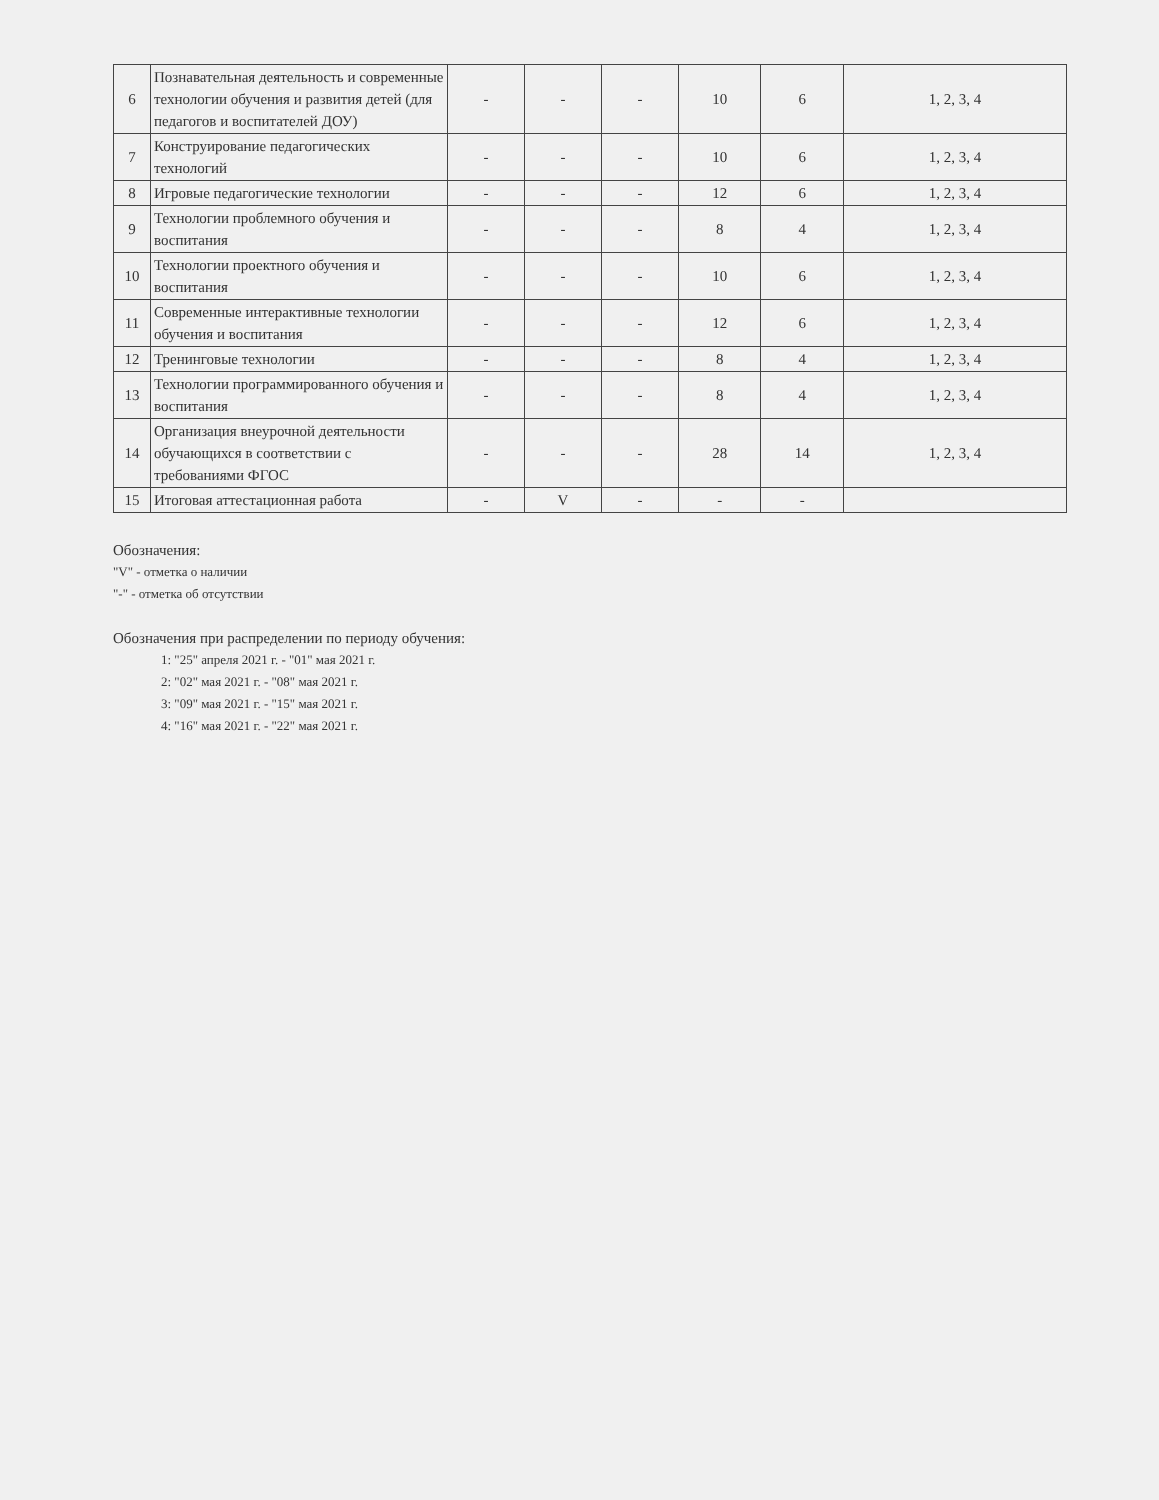| 6 | Познавательная деятельность и современные технологии обучения и развития детей (для педагогов и воспитателей ДОУ) | - | - | - | 10 | 6 | 1, 2, 3, 4 |
| 7 | Конструирование педагогических технологий | - | - | - | 10 | 6 | 1, 2, 3, 4 |
| 8 | Игровые педагогические технологии | - | - | - | 12 | 6 | 1, 2, 3, 4 |
| 9 | Технологии проблемного обучения и воспитания | - | - | - | 8 | 4 | 1, 2, 3, 4 |
| 10 | Технологии проектного обучения и воспитания | - | - | - | 10 | 6 | 1, 2, 3, 4 |
| 11 | Современные интерактивные технологии обучения и воспитания | - | - | - | 12 | 6 | 1, 2, 3, 4 |
| 12 | Тренинговые технологии | - | - | - | 8 | 4 | 1, 2, 3, 4 |
| 13 | Технологии программированного обучения и воспитания | - | - | - | 8 | 4 | 1, 2, 3, 4 |
| 14 | Организация внеурочной деятельности обучающихся в соответствии с требованиями ФГОС | - | - | - | 28 | 14 | 1, 2, 3, 4 |
| 15 | Итоговая аттестационная работа | - | V | - | - | - | |
Обозначения:
"V" - отметка о наличии
"-" - отметка об отсутствии
Обозначения при распределении по периоду обучения:
1: "25" апреля 2021 г. - "01" мая 2021 г.
2: "02" мая 2021 г. - "08" мая 2021 г.
3: "09" мая 2021 г. - "15" мая 2021 г.
4: "16" мая 2021 г. - "22" мая 2021 г.